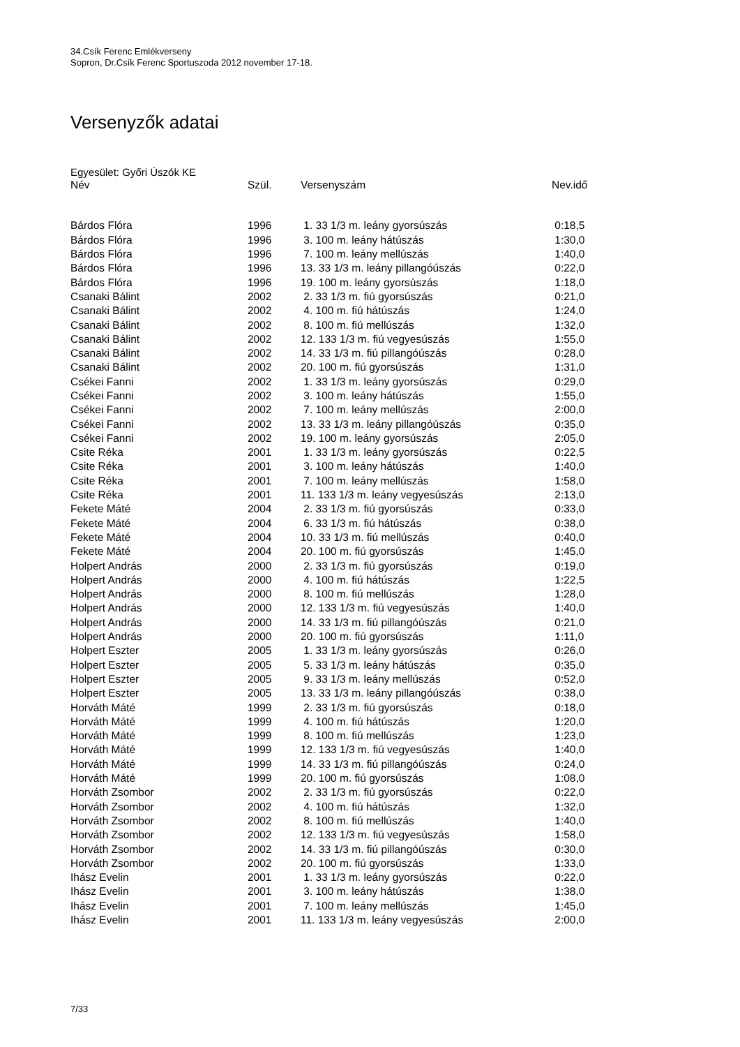34.Csík Ferenc Emlékverseny
Sopron, Dr.Csík Ferenc Sportuszoda 2012 november 17-18.
Versenyzők adatai
Egyesület: Győri Úszók KE
| Név | Szül. | Versenyszám | Nev.idő |
| --- | --- | --- | --- |
| Bárdos Flóra | 1996 | 1. 33 1/3 m. leány gyorsúszás | 0:18,5 |
| Bárdos Flóra | 1996 | 3. 100 m. leány hátúszás | 1:30,0 |
| Bárdos Flóra | 1996 | 7. 100 m. leány mellúszás | 1:40,0 |
| Bárdos Flóra | 1996 | 13. 33 1/3 m. leány pillangóúszás | 0:22,0 |
| Bárdos Flóra | 1996 | 19. 100 m. leány gyorsúszás | 1:18,0 |
| Csanaki Bálint | 2002 | 2. 33 1/3 m. fiú gyorsúszás | 0:21,0 |
| Csanaki Bálint | 2002 | 4. 100 m. fiú hátúszás | 1:24,0 |
| Csanaki Bálint | 2002 | 8. 100 m. fiú mellúszás | 1:32,0 |
| Csanaki Bálint | 2002 | 12. 133 1/3 m. fiú vegyesúszás | 1:55,0 |
| Csanaki Bálint | 2002 | 14. 33 1/3 m. fiú pillangóúszás | 0:28,0 |
| Csanaki Bálint | 2002 | 20. 100 m. fiú gyorsúszás | 1:31,0 |
| Csékei Fanni | 2002 | 1. 33 1/3 m. leány gyorsúszás | 0:29,0 |
| Csékei Fanni | 2002 | 3. 100 m. leány hátúszás | 1:55,0 |
| Csékei Fanni | 2002 | 7. 100 m. leány mellúszás | 2:00,0 |
| Csékei Fanni | 2002 | 13. 33 1/3 m. leány pillangóúszás | 0:35,0 |
| Csékei Fanni | 2002 | 19. 100 m. leány gyorsúszás | 2:05,0 |
| Csite Réka | 2001 | 1. 33 1/3 m. leány gyorsúszás | 0:22,5 |
| Csite Réka | 2001 | 3. 100 m. leány hátúszás | 1:40,0 |
| Csite Réka | 2001 | 7. 100 m. leány mellúszás | 1:58,0 |
| Csite Réka | 2001 | 11. 133 1/3 m. leány vegyesúszás | 2:13,0 |
| Fekete Máté | 2004 | 2. 33 1/3 m. fiú gyorsúszás | 0:33,0 |
| Fekete Máté | 2004 | 6. 33 1/3 m. fiú hátúszás | 0:38,0 |
| Fekete Máté | 2004 | 10. 33 1/3 m. fiú mellúszás | 0:40,0 |
| Fekete Máté | 2004 | 20. 100 m. fiú gyorsúszás | 1:45,0 |
| Holpert András | 2000 | 2. 33 1/3 m. fiú gyorsúszás | 0:19,0 |
| Holpert András | 2000 | 4. 100 m. fiú hátúszás | 1:22,5 |
| Holpert András | 2000 | 8. 100 m. fiú mellúszás | 1:28,0 |
| Holpert András | 2000 | 12. 133 1/3 m. fiú vegyesúszás | 1:40,0 |
| Holpert András | 2000 | 14. 33 1/3 m. fiú pillangóúszás | 0:21,0 |
| Holpert András | 2000 | 20. 100 m. fiú gyorsúszás | 1:11,0 |
| Holpert Eszter | 2005 | 1. 33 1/3 m. leány gyorsúszás | 0:26,0 |
| Holpert Eszter | 2005 | 5. 33 1/3 m. leány hátúszás | 0:35,0 |
| Holpert Eszter | 2005 | 9. 33 1/3 m. leány mellúszás | 0:52,0 |
| Holpert Eszter | 2005 | 13. 33 1/3 m. leány pillangóúszás | 0:38,0 |
| Horváth Máté | 1999 | 2. 33 1/3 m. fiú gyorsúszás | 0:18,0 |
| Horváth Máté | 1999 | 4. 100 m. fiú hátúszás | 1:20,0 |
| Horváth Máté | 1999 | 8. 100 m. fiú mellúszás | 1:23,0 |
| Horváth Máté | 1999 | 12. 133 1/3 m. fiú vegyesúszás | 1:40,0 |
| Horváth Máté | 1999 | 14. 33 1/3 m. fiú pillangóúszás | 0:24,0 |
| Horváth Máté | 1999 | 20. 100 m. fiú gyorsúszás | 1:08,0 |
| Horváth Zsombor | 2002 | 2. 33 1/3 m. fiú gyorsúszás | 0:22,0 |
| Horváth Zsombor | 2002 | 4. 100 m. fiú hátúszás | 1:32,0 |
| Horváth Zsombor | 2002 | 8. 100 m. fiú mellúszás | 1:40,0 |
| Horváth Zsombor | 2002 | 12. 133 1/3 m. fiú vegyesúszás | 1:58,0 |
| Horváth Zsombor | 2002 | 14. 33 1/3 m. fiú pillangóúszás | 0:30,0 |
| Horváth Zsombor | 2002 | 20. 100 m. fiú gyorsúszás | 1:33,0 |
| Ihász Evelin | 2001 | 1. 33 1/3 m. leány gyorsúszás | 0:22,0 |
| Ihász Evelin | 2001 | 3. 100 m. leány hátúszás | 1:38,0 |
| Ihász Evelin | 2001 | 7. 100 m. leány mellúszás | 1:45,0 |
| Ihász Evelin | 2001 | 11. 133 1/3 m. leány vegyesúszás | 2:00,0 |
7/33